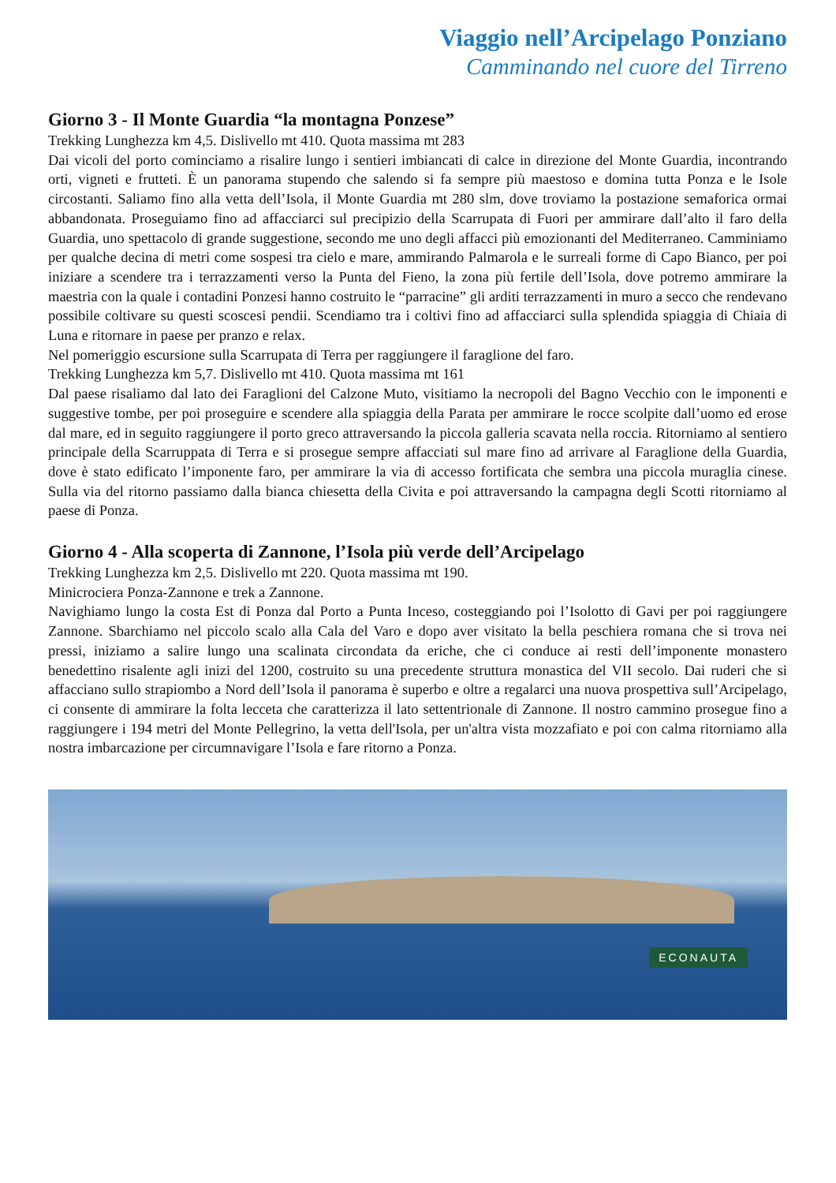Viaggio nell’Arcipelago Ponziano
Camminando nel cuore del Tirreno
Giorno 3 - Il Monte Guardia “la montagna Ponzese”
Trekking Lunghezza km 4,5. Dislivello mt 410. Quota massima mt 283
Dai vicoli del porto cominciamo a risalire lungo i sentieri imbiancati di calce in direzione del Monte Guardia, incontrando orti, vigneti e frutteti. È un panorama stupendo che salendo si fa sempre più maestoso e domina tutta Ponza e le Isole circostanti. Saliamo fino alla vetta dell’Isola, il Monte Guardia mt 280 slm, dove troviamo la postazione semaforica ormai abbandonata. Proseguiamo fino ad affacciarci sul precipizio della Scarrupata di Fuori per ammirare dall’alto il faro della Guardia, uno spettacolo di grande suggestione, secondo me uno degli affacci più emozionanti del Mediterraneo. Camminiamo per qualche decina di metri come sospesi tra cielo e mare, ammirando Palmarola e le surreali forme di Capo Bianco, per poi iniziare a scendere tra i terrazzamenti verso la Punta del Fieno, la zona più fertile dell’Isola, dove potremo ammirare la maestria con la quale i contadini Ponzesi hanno costruito le “parracine” gli arditi terrazzamenti in muro a secco che rendevano possibile coltivare su questi scoscesi pendii. Scendiamo tra i coltivi fino ad affacciarci sulla splendida spiaggia di Chiaia di Luna e ritornare in paese per pranzo e relax.
Nel pomeriggio escursione sulla Scarrupata di Terra per raggiungere il faraglione del faro.
Trekking Lunghezza km 5,7. Dislivello mt 410. Quota massima mt 161
Dal paese risaliamo dal lato dei Faraglioni del Calzone Muto, visitiamo la necropoli del Bagno Vecchio con le imponenti e suggestive tombe, per poi proseguire e scendere alla spiaggia della Parata per ammirare le rocce scolpite dall’uomo ed erose dal mare, ed in seguito raggiungere il porto greco attraversando la piccola galleria scavata nella roccia. Ritorniamo al sentiero principale della Scarruppata di Terra e si prosegue sempre affacciati sul mare fino ad arrivare al Faraglione della Guardia, dove è stato edificato l’imponente faro, per ammirare la via di accesso fortificata che sembra una piccola muraglia cinese. Sulla via del ritorno passiamo dalla bianca chiesetta della Civita e poi attraversando la campagna degli Scotti ritorniamo al paese di Ponza.
Giorno 4 - Alla scoperta di Zannone, l’Isola più verde dell’Arcipelago
Trekking Lunghezza km 2,5. Dislivello mt 220. Quota massima mt 190.
Minicrociera Ponza-Zannone e trek a Zannone.
Navighiamo lungo la costa Est di Ponza dal Porto a Punta Inceso, costeggiando poi l’Isolotto di Gavi per poi raggiungere Zannone. Sbarchiamo nel piccolo scalo alla Cala del Varo e dopo aver visitato la bella peschiera romana che si trova nei pressi, iniziamo a salire lungo una scalinata circondata da eriche, che ci conduce ai resti dell’imponente monastero benedettino risalente agli inizi del 1200, costruito su una precedente struttura monastica del VII secolo. Dai ruderi che si affacciano sullo strapiombo a Nord dell’Isola il panorama è superbo e oltre a regalarci una nuova prospettiva sull’Arcipelago, ci consente di ammirare la folta lecceta che caratterizza il lato settentrionale di Zannone. Il nostro cammino prosegue fino a raggiungere i 194 metri del Monte Pellegrino, la vetta dell'Isola, per un'altra vista mozzafiato e poi con calma ritorniamo alla nostra imbarcazione per circumnavigare l’Isola e fare ritorno a Ponza.
ECONAUTA